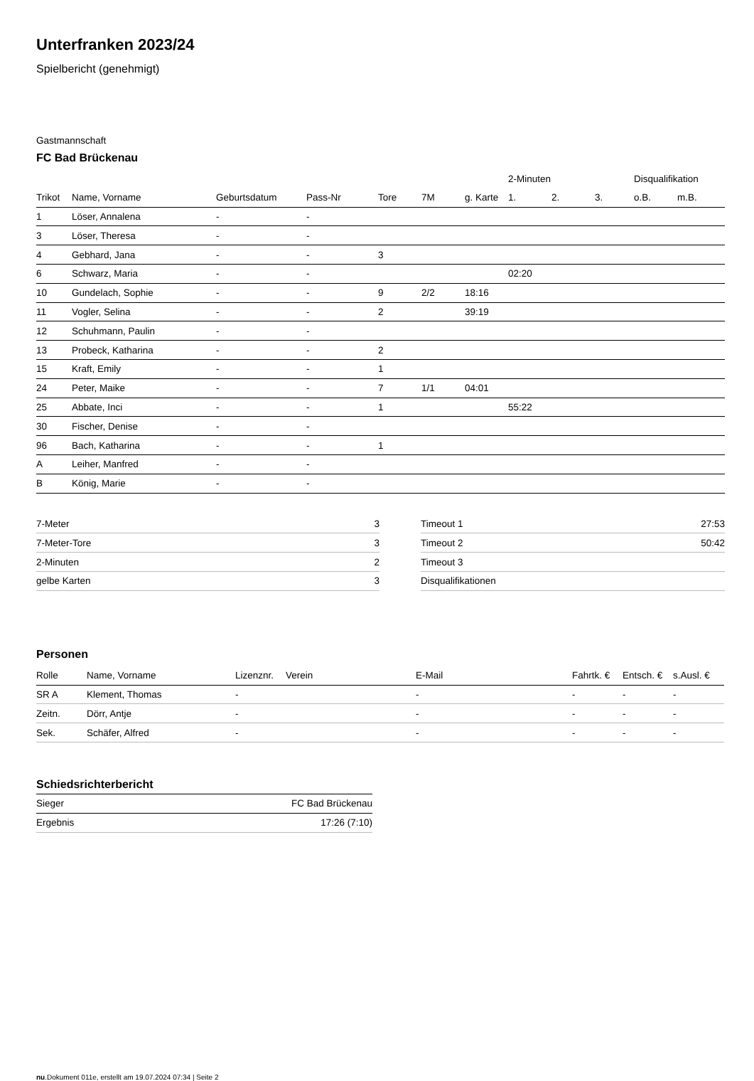Unterfranken 2023/24
Spielbericht (genehmigt)
Gastmannschaft
FC Bad Brückenau
| | | | | | | | 2-Minuten | | | Disqualifikation | |
| --- | --- | --- | --- | --- | --- | --- | --- | --- | --- | --- | --- |
| Trikot | Name, Vorname | Geburtsdatum | Pass-Nr | Tore | 7M | g. Karte | 1. | 2. | 3. | o.B. | m.B. |
| 1 | Löser, Annalena | - | - | | | | | | | | |
| 3 | Löser, Theresa | - | - | | | | | | | | |
| 4 | Gebhard, Jana | - | - | 3 | | | | | | | |
| 6 | Schwarz, Maria | - | - | | | | 02:20 | | | | |
| 10 | Gundelach, Sophie | - | - | 9 | 2/2 | 18:16 | | | | | |
| 11 | Vogler, Selina | - | - | 2 | | 39:19 | | | | | |
| 12 | Schuhmann, Paulin | - | - | | | | | | | | |
| 13 | Probeck, Katharina | - | - | 2 | | | | | | | |
| 15 | Kraft, Emily | - | - | 1 | | | | | | | |
| 24 | Peter, Maike | - | - | 7 | 1/1 | 04:01 | | | | | |
| 25 | Abbate, Inci | - | - | 1 | | | 55:22 | | | | |
| 30 | Fischer, Denise | - | - | | | | | | | | |
| 96 | Bach, Katharina | - | - | 1 | | | | | | | |
| A | Leiher, Manfred | - | - | | | | | | | | |
| B | König, Marie | - | - | | | | | | | | |
| 7-Meter | 3 |
| 7-Meter-Tore | 3 |
| 2-Minuten | 2 |
| gelbe Karten | 3 |
| Timeout 1 | 27:53 |
| Timeout 2 | 50:42 |
| Timeout 3 | |
| Disqualifikationen | |
Personen
| Rolle | Name, Vorname | Lizenznr. | Verein | E-Mail | Fahrtk. € | Entsch. € | s.Ausl. € |
| --- | --- | --- | --- | --- | --- | --- | --- |
| SR A | Klement, Thomas | - | | - | - | - | - |
| Zeitn. | Dörr, Antje | - | | - | - | - | - |
| Sek. | Schäfer, Alfred | - | | - | - | - | - |
Schiedsrichterbericht
| Sieger | FC Bad Brückenau |
| Ergebnis | 17:26 (7:10) |
nu.Dokument 011e, erstellt am 19.07.2024 07:34 | Seite 2